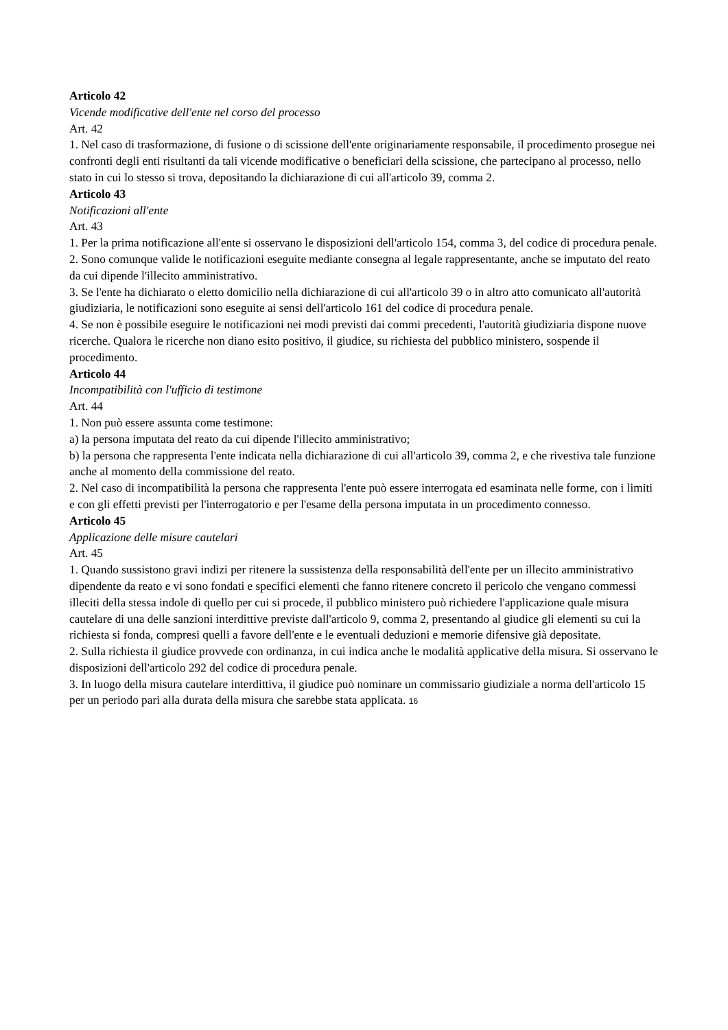Articolo 42
Vicende modificative dell'ente nel corso del processo
Art. 42
1. Nel caso di trasformazione, di fusione o di scissione dell'ente originariamente responsabile, il procedimento prosegue nei confronti degli enti risultanti da tali vicende modificative o beneficiari della scissione, che partecipano al processo, nello stato in cui lo stesso si trova, depositando la dichiarazione di cui all'articolo 39, comma 2.
Articolo 43
Notificazioni all'ente
Art. 43
1. Per la prima notificazione all'ente si osservano le disposizioni dell'articolo 154, comma 3, del codice di procedura penale.
2. Sono comunque valide le notificazioni eseguite mediante consegna al legale rappresentante, anche se imputato del reato da cui dipende l'illecito amministrativo.
3. Se l'ente ha dichiarato o eletto domicilio nella dichiarazione di cui all'articolo 39 o in altro atto comunicato all'autorità giudiziaria, le notificazioni sono eseguite ai sensi dell'articolo 161 del codice di procedura penale.
4. Se non è possibile eseguire le notificazioni nei modi previsti dai commi precedenti, l'autorità giudiziaria dispone nuove ricerche. Qualora le ricerche non diano esito positivo, il giudice, su richiesta del pubblico ministero, sospende il procedimento.
Articolo 44
Incompatibilità con l'ufficio di testimone
Art. 44
1. Non può essere assunta come testimone:
a) la persona imputata del reato da cui dipende l'illecito amministrativo;
b) la persona che rappresenta l'ente indicata nella dichiarazione di cui all'articolo 39, comma 2, e che rivestiva tale funzione anche al momento della commissione del reato.
2. Nel caso di incompatibilità la persona che rappresenta l'ente può essere interrogata ed esaminata nelle forme, con i limiti e con gli effetti previsti per l'interrogatorio e per l'esame della persona imputata in un procedimento connesso.
Articolo 45
Applicazione delle misure cautelari
Art. 45
1. Quando sussistono gravi indizi per ritenere la sussistenza della responsabilità dell'ente per un illecito amministrativo dipendente da reato e vi sono fondati e specifici elementi che fanno ritenere concreto il pericolo che vengano commessi illeciti della stessa indole di quello per cui si procede, il pubblico ministero può richiedere l'applicazione quale misura cautelare di una delle sanzioni interdittive previste dall'articolo 9, comma 2, presentando al giudice gli elementi su cui la richiesta si fonda, compresi quelli a favore dell'ente e le eventuali deduzioni e memorie difensive già depositate.
2. Sulla richiesta il giudice provvede con ordinanza, in cui indica anche le modalità applicative della misura. Si osservano le disposizioni dell'articolo 292 del codice di procedura penale.
3. In luogo della misura cautelare interdittiva, il giudice può nominare un commissario giudiziale a norma dell'articolo 15 per un periodo pari alla durata della misura che sarebbe stata applicata. 16